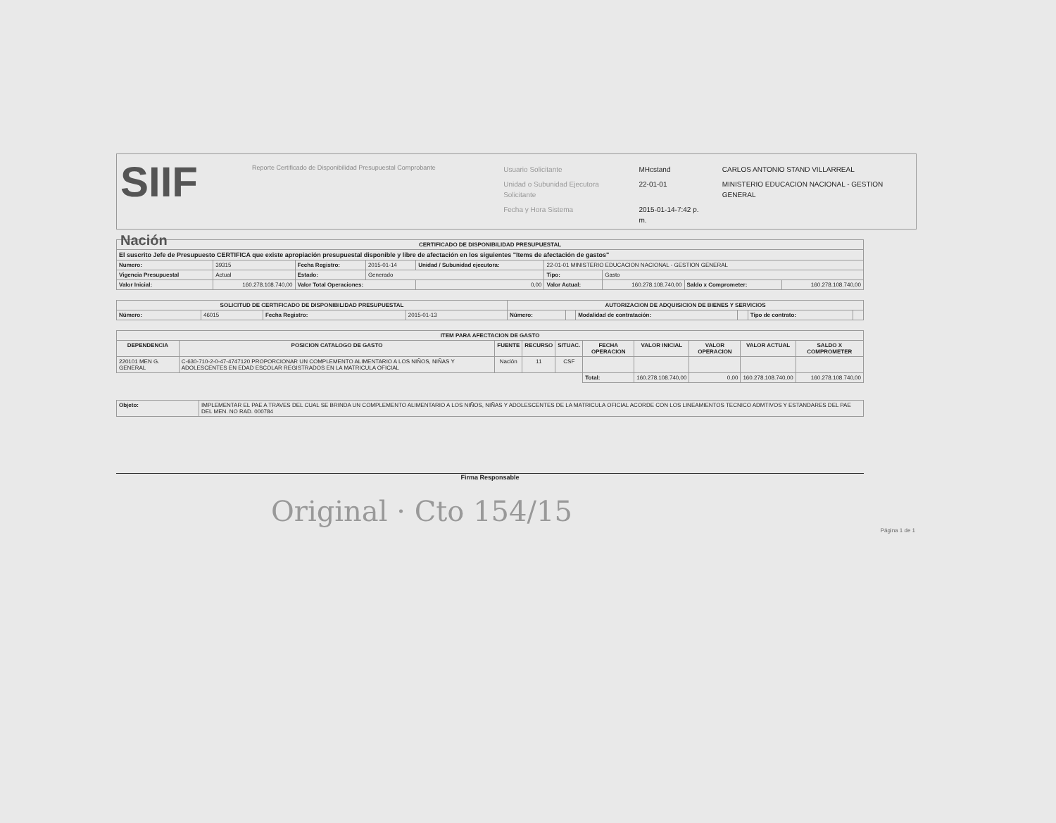SIIF Nación
Reporte Certificado de Disponibilidad Presupuestal Comprobante
| Usuario Solicitante | MHcstand | CARLOS ANTONIO STAND VILLARREAL |
| Unidad o Subunidad Ejecutora Solicitante | 22-01-01 | MINISTERIO EDUCACION NACIONAL - GESTION GENERAL |
| Fecha y Hora Sistema | 2015-01-14-7:42 p. m. | |
| CERTIFICADO DE DISPONIBILIDAD PRESUPUESTAL | | | | | | | | | |
| --- | --- | --- | --- | --- | --- | --- | --- | --- | --- |
| El suscrito Jefe de Presupuesto CERTIFICA que existe apropiación presupuestal disponible y libre de afectación en los siguientes "Items de afectación de gastos" | | | | | | | | | |
| Numero: | 39315 | Fecha Registro: | 2015-01-14 | Unidad / Subunidad ejecutora: | 22-01-01 MINISTERIO EDUCACION NACIONAL - GESTION GENERAL | | | | |
| Vigencia Presupuestal | Actual | Estado: | Generado | | | Tipo: | Gasto | | |
| Valor Inicial: | 160.278.108.740,00 | Valor Total Operaciones: | | 0,00 | | Valor Actual: | 160.278.108.740,00 | Saldo x Comprometer: | 160.278.108.740,00 |
| SOLICITUD DE CERTIFICADO DE DISPONIBILIDAD PRESUPUESTAL | | | | AUTORIZACION DE ADQUISICION DE BIENES Y SERVICIOS | | | | | |
| --- | --- | --- | --- | --- | --- | --- | --- | --- | --- |
| Número: | 46015 | Fecha Registro: | 2015-01-13 | Número: | | Modalidad de contratación: | | Tipo de contrato: | |
| ITEM PARA AFECTACION DE GASTO | | | | | | | | | |
| --- | --- | --- | --- | --- | --- | --- | --- | --- | --- |
| DEPENDENCIA | POSICION CATALOGO DE GASTO | FUENTE | RECURSO | SITUAC. | FECHA OPERACION | VALOR INICIAL | VALOR OPERACION | VALOR ACTUAL | SALDO X COMPROMETER |
| 220101 MEN G. GENERAL | C-630-710-2-0-47-4747120 PROPORCIONAR UN COMPLEMENTO ALIMENTARIO A LOS NIÑOS, NIÑAS Y ADOLESCENTES EN EDAD ESCOLAR REGISTRADOS EN LA MATRICULA OFICIAL | Nación | 11 | CSF | | | | | |
| | | | | | Total: | 160.278.108.740,00 | 0,00 | 160.278.108.740,00 | 160.278.108.740,00 |
| Objeto: | IMPLEMENTAR EL PAE A TRAVES DEL CUAL SE BRINDA UN COMPLEMENTO ALIMENTARIO A LOS NIÑOS, NIÑAS Y ADOLESCENTES DE LA MATRICULA OFICIAL ACORDE CON LOS LINEAMIENTOS TECNICO ADMTIVOS Y ESTANDARES DEL PAE DEL MEN. NO RAD. 000784 |
Firma Responsable
Original · Cto 154/15
Página 1 de 1